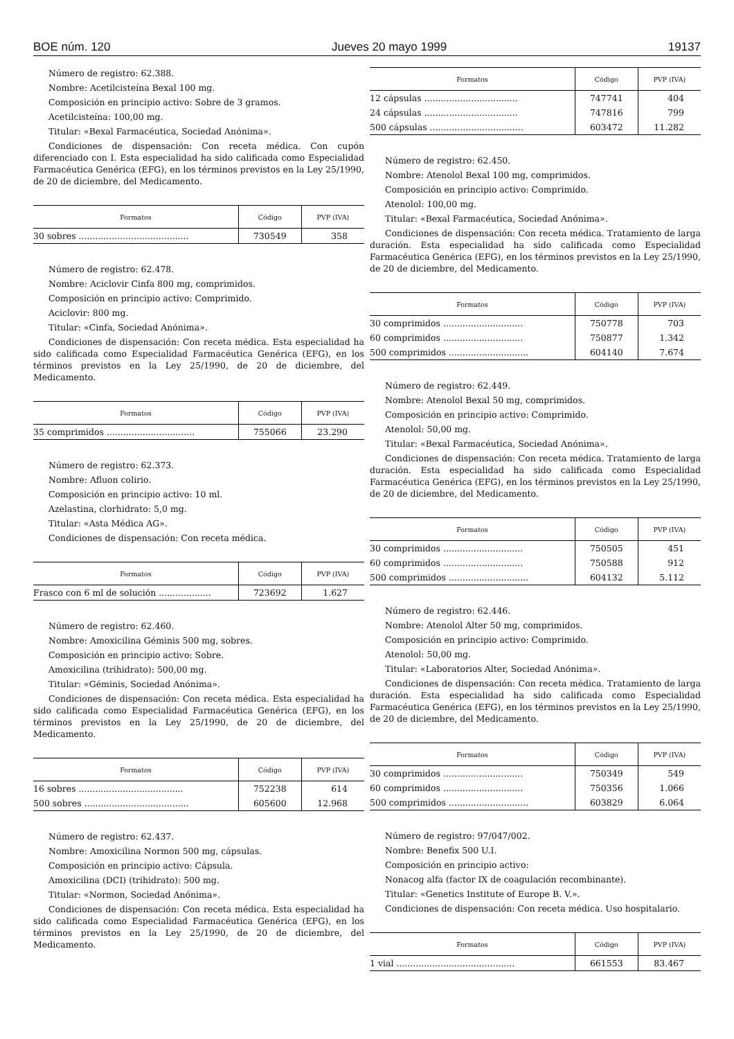BOE núm. 120 Jueves 20 mayo 1999 19137
Número de registro: 62.388.
Nombre: Acetilcisteína Bexal 100 mg.
Composición en principio activo: Sobre de 3 gramos.
Acetilcisteína: 100,00 mg.
Titular: «Bexal Farmacéutica, Sociedad Anónima».
Condiciones de dispensación: Con receta médica. Con cupón diferenciado con I. Esta especialidad ha sido calificada como Especialidad Farmacéutica Genérica (EFG), en los términos previstos en la Ley 25/1990, de 20 de diciembre, del Medicamento.
| Formatos | Código | PVP (IVA) |
| --- | --- | --- |
| 30 sobres ........................................ | 730549 | 358 |
Número de registro: 62.478.
Nombre: Aciclovir Cinfa 800 mg, comprimidos.
Composición en principio activo: Comprimido.
Aciclovir: 800 mg.
Titular: «Cinfa, Sociedad Anónima».
Condiciones de dispensación: Con receta médica. Esta especialidad ha sido calificada como Especialidad Farmacéutica Genérica (EFG), en los términos previstos en la Ley 25/1990, de 20 de diciembre, del Medicamento.
| Formatos | Código | PVP (IVA) |
| --- | --- | --- |
| 35 comprimidos ................................ | 755066 | 23.290 |
Número de registro: 62.373.
Nombre: Afluon colirio.
Composición en principio activo: 10 ml.
Azelastina, clorhidrato: 5,0 mg.
Titular: «Asta Médica AG».
Condiciones de dispensación: Con receta médica.
| Formatos | Código | PVP (IVA) |
| --- | --- | --- |
| Frasco con 6 ml de solución ................... | 723692 | 1.627 |
Número de registro: 62.460.
Nombre: Amoxicilina Géminis 500 mg, sobres.
Composición en principio activo: Sobre.
Amoxicilina (trihidrato): 500,00 mg.
Titular: «Géminis, Sociedad Anónima».
Condiciones de dispensación: Con receta médica. Esta especialidad ha sido calificada como Especialidad Farmacéutica Genérica (EFG), en los términos previstos en la Ley 25/1990, de 20 de diciembre, del Medicamento.
| Formatos | Código | PVP (IVA) |
| --- | --- | --- |
| 16 sobres ...................................... | 752238 | 614 |
| 500 sobres ...................................... | 605600 | 12.968 |
Número de registro: 62.437.
Nombre: Amoxicilina Normon 500 mg, cápsulas.
Composición en principio activo: Cápsula.
Amoxicilina (DCI) (trihidrato): 500 mg.
Titular: «Normon, Sociedad Anónima».
Condiciones de dispensación: Con receta médica. Esta especialidad ha sido calificada como Especialidad Farmacéutica Genérica (EFG), en los términos previstos en la Ley 25/1990, de 20 de diciembre, del Medicamento.
| Formatos | Código | PVP (IVA) |
| --- | --- | --- |
| 12 cápsulas .................................. | 747741 | 404 |
| 24 cápsulas .................................. | 747816 | 799 |
| 500 cápsulas .................................. | 603472 | 11.282 |
Número de registro: 62.450.
Nombre: Atenolol Bexal 100 mg, comprimidos.
Composición en principio activo: Comprimido.
Atenolol: 100,00 mg.
Titular: «Bexal Farmacéutica, Sociedad Anónima».
Condiciones de dispensación: Con receta médica. Tratamiento de larga duración. Esta especialidad ha sido calificada como Especialidad Farmacéutica Genérica (EFG), en los términos previstos en la Ley 25/1990, de 20 de diciembre, del Medicamento.
| Formatos | Código | PVP (IVA) |
| --- | --- | --- |
| 30 comprimidos ............................. | 750778 | 703 |
| 60 comprimidos ............................. | 750877 | 1.342 |
| 500 comprimidos ............................. | 604140 | 7.674 |
Número de registro: 62.449.
Nombre: Atenolol Bexal 50 mg, comprimidos.
Composición en principio activo: Comprimido.
Atenolol: 50,00 mg.
Titular: «Bexal Farmacéutica, Sociedad Anónima».
Condiciones de dispensación: Con receta médica. Tratamiento de larga duración. Esta especialidad ha sido calificada como Especialidad Farmacéutica Genérica (EFG), en los términos previstos en la Ley 25/1990, de 20 de diciembre, del Medicamento.
| Formatos | Código | PVP (IVA) |
| --- | --- | --- |
| 30 comprimidos ............................. | 750505 | 451 |
| 60 comprimidos ............................. | 750588 | 912 |
| 500 comprimidos ............................. | 604132 | 5.112 |
Número de registro: 62.446.
Nombre: Atenolol Alter 50 mg, comprimidos.
Composición en principio activo: Comprimido.
Atenolol: 50,00 mg.
Titular: «Laboratorios Alter, Sociedad Anónima».
Condiciones de dispensación: Con receta médica. Tratamiento de larga duración. Esta especialidad ha sido calificada como Especialidad Farmacéutica Genérica (EFG), en los términos previstos en la Ley 25/1990, de 20 de diciembre, del Medicamento.
| Formatos | Código | PVP (IVA) |
| --- | --- | --- |
| 30 comprimidos ............................. | 750349 | 549 |
| 60 comprimidos ............................. | 750356 | 1.066 |
| 500 comprimidos ............................. | 603829 | 6.064 |
Número de registro: 97/047/002.
Nombre: Benefix 500 U.I.
Composición en principio activo:
Nonacog alfa (factor IX de coagulación recombinante).
Titular: «Genetics Institute of Europe B. V.».
Condiciones de dispensación: Con receta médica. Uso hospitalario.
| Formatos | Código | PVP (IVA) |
| --- | --- | --- |
| 1 vial ........................................... | 661553 | 83.467 |